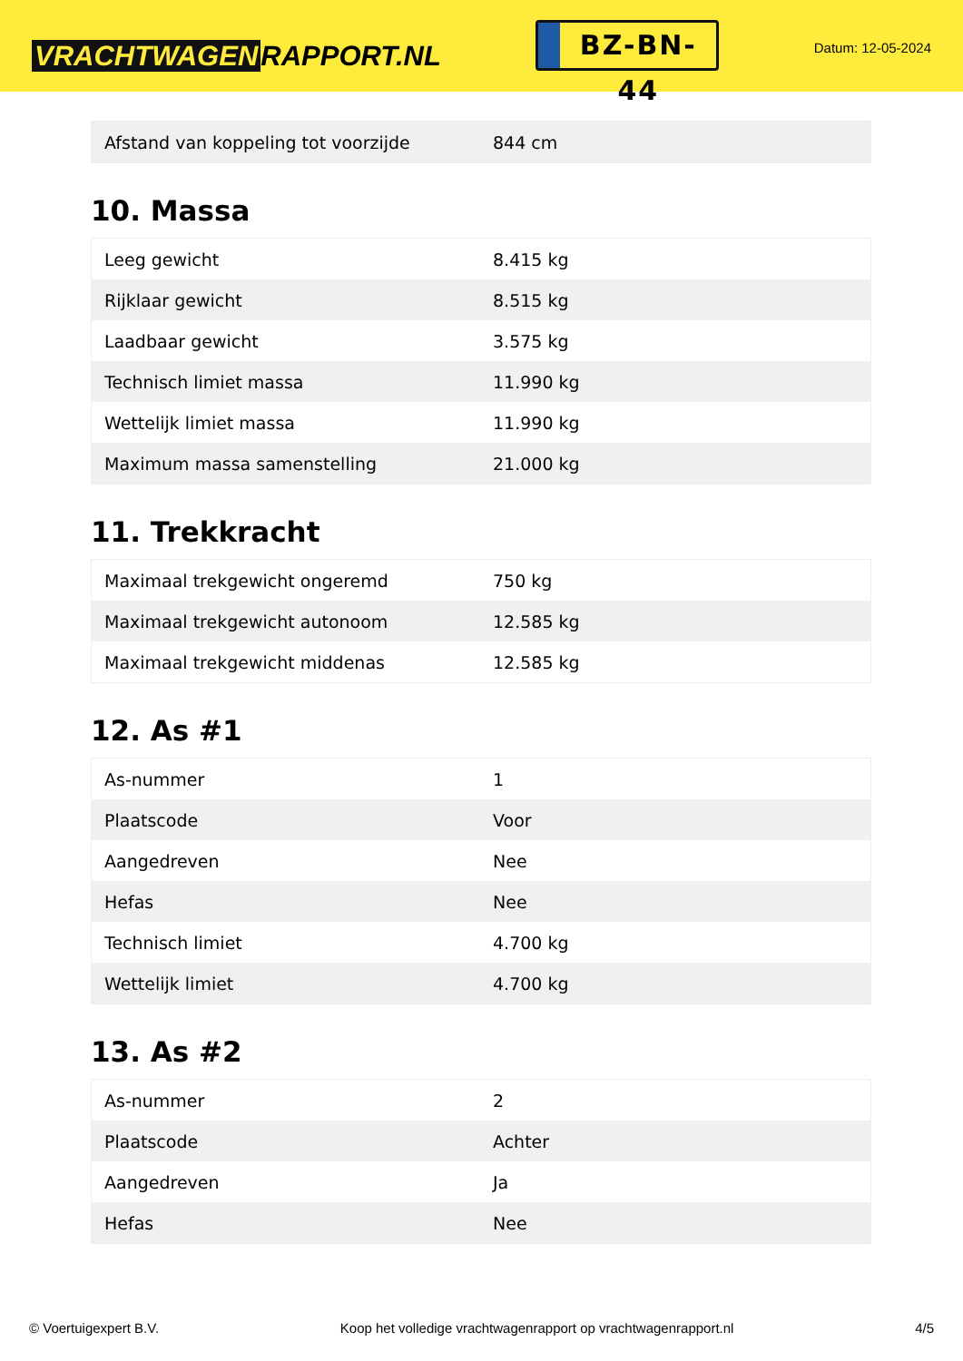VRACHTWAGEN RAPPORT.NL
BZ-BN-44
Datum: 12-05-2024
| Afstand van koppeling tot voorzijde | 844 cm |
10. Massa
| Leeg gewicht | 8.415 kg |
| Rijklaar gewicht | 8.515 kg |
| Laadbaar gewicht | 3.575 kg |
| Technisch limiet massa | 11.990 kg |
| Wettelijk limiet massa | 11.990 kg |
| Maximum massa samenstelling | 21.000 kg |
11. Trekkracht
| Maximaal trekgewicht ongeremd | 750 kg |
| Maximaal trekgewicht autonoom | 12.585 kg |
| Maximaal trekgewicht middenas | 12.585 kg |
12. As #1
| As-nummer | 1 |
| Plaatscode | Voor |
| Aangedreven | Nee |
| Hefas | Nee |
| Technisch limiet | 4.700 kg |
| Wettelijk limiet | 4.700 kg |
13. As #2
| As-nummer | 2 |
| Plaatscode | Achter |
| Aangedreven | Ja |
| Hefas | Nee |
© Voertuigexpert B.V. Koop het volledige vrachtwagenrapport op vrachtwagenrapport.nl 4/5